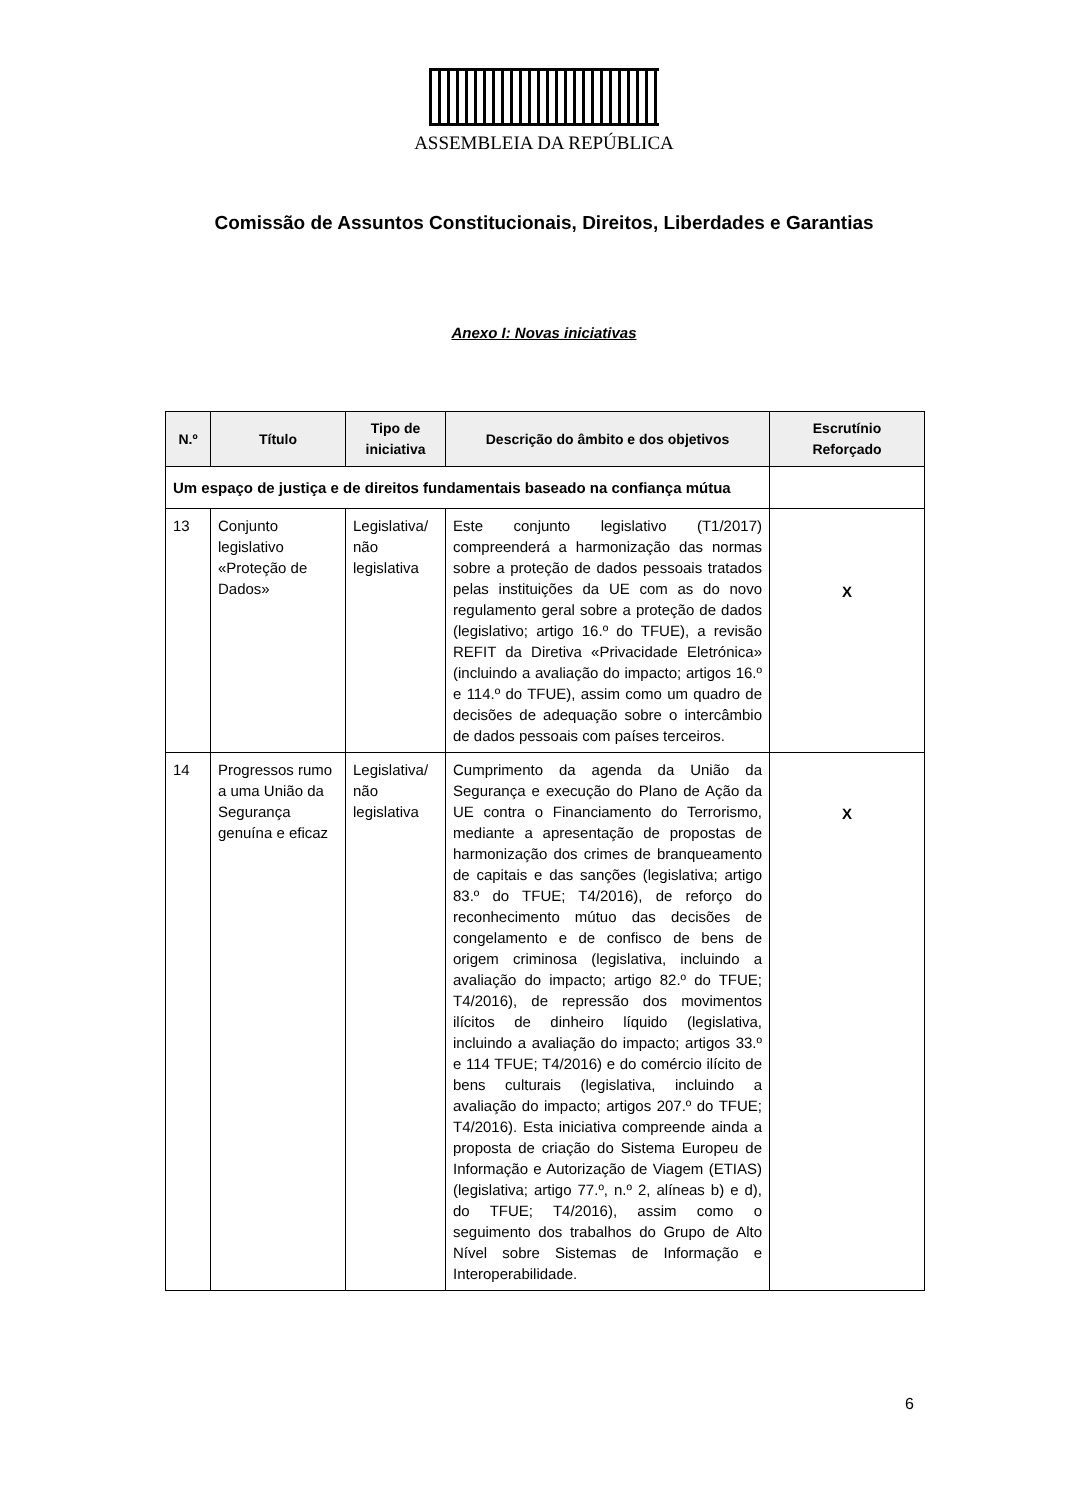ASSEMBLEIA DA REPÚBLICA
Comissão de Assuntos Constitucionais, Direitos, Liberdades e Garantias
Anexo I: Novas iniciativas
| N.º | Título | Tipo de iniciativa | Descrição do âmbito e dos objetivos | Escrutínio Reforçado |
| --- | --- | --- | --- | --- |
| Um espaço de justiça e de direitos fundamentais baseado na confiança mútua | | | | |
| 13 | Conjunto legislativo «Proteção de Dados» | Legislativa/ não legislativa | Este conjunto legislativo (T1/2017) compreenderá a harmonização das normas sobre a proteção de dados pessoais tratados pelas instituições da UE com as do novo regulamento geral sobre a proteção de dados (legislativo; artigo 16.º do TFUE), a revisão REFIT da Diretiva «Privacidade Eletrónica» (incluindo a avaliação do impacto; artigos 16.º e 114.º do TFUE), assim como um quadro de decisões de adequação sobre o intercâmbio de dados pessoais com países terceiros. | X |
| 14 | Progressos rumo a uma União da Segurança genuína e eficaz | Legislativa/ não legislativa | Cumprimento da agenda da União da Segurança e execução do Plano de Ação da UE contra o Financiamento do Terrorismo, mediante a apresentação de propostas de harmonização dos crimes de branqueamento de capitais e das sanções (legislativa; artigo 83.º do TFUE; T4/2016), de reforço do reconhecimento mútuo das decisões de congelamento e de confisco de bens de origem criminosa (legislativa, incluindo a avaliação do impacto; artigo 82.º do TFUE; T4/2016), de repressão dos movimentos ilícitos de dinheiro líquido (legislativa, incluindo a avaliação do impacto; artigos 33.º e 114 TFUE; T4/2016) e do comércio ilícito de bens culturais (legislativa, incluindo a avaliação do impacto; artigos 207.º do TFUE; T4/2016). Esta iniciativa compreende ainda a proposta de criação do Sistema Europeu de Informação e Autorização de Viagem (ETIAS) (legislativa; artigo 77.º, n.º 2, alíneas b) e d), do TFUE; T4/2016), assim como o seguimento dos trabalhos do Grupo de Alto Nível sobre Sistemas de Informação e Interoperabilidade. | X |
6